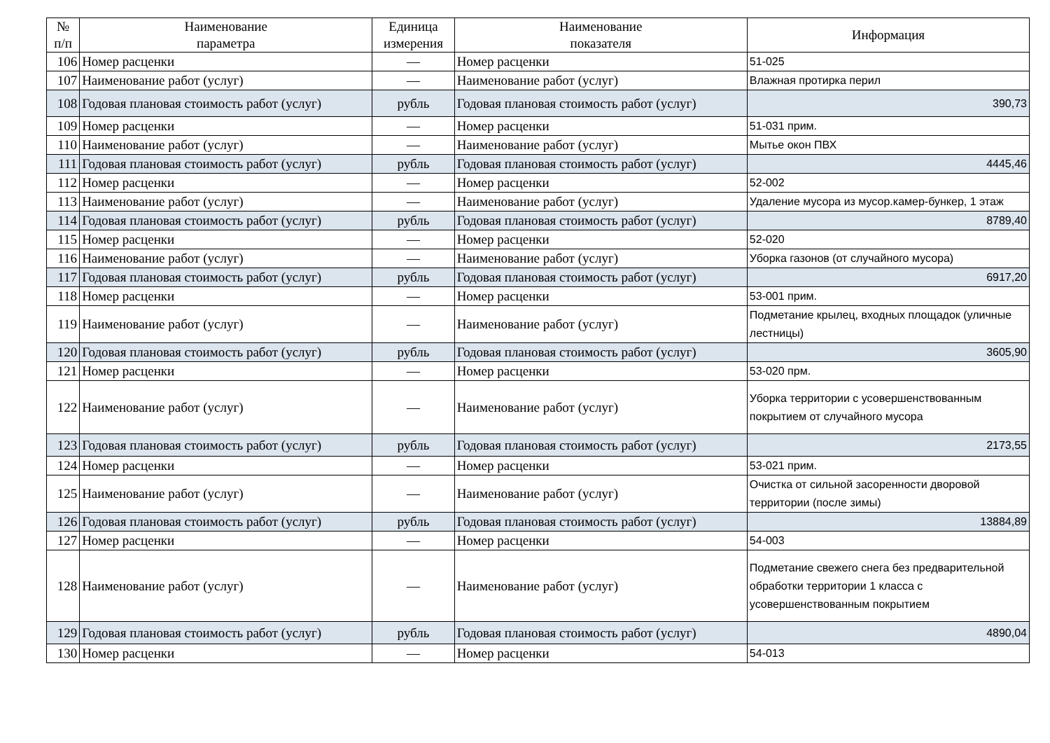| № п/п | Наименование параметра | Единица измерения | Наименование показателя | Информация |
| --- | --- | --- | --- | --- |
| 106 | Номер расценки | — | Номер расценки | 51-025 |
| 107 | Наименование работ (услуг) | — | Наименование работ (услуг) | Влажная протирка перил |
| 108 | Годовая плановая стоимость работ (услуг) | рубль | Годовая плановая стоимость работ (услуг) | 390,73 |
| 109 | Номер расценки | — | Номер расценки | 51-031 прим. |
| 110 | Наименование работ (услуг) | — | Наименование работ (услуг) | Мытье окон ПВХ |
| 111 | Годовая плановая стоимость работ (услуг) | рубль | Годовая плановая стоимость работ (услуг) | 4445,46 |
| 112 | Номер расценки | — | Номер расценки | 52-002 |
| 113 | Наименование работ (услуг) | — | Наименование работ (услуг) | Удаление мусора из мусор.камер-бункер, 1 этаж |
| 114 | Годовая плановая стоимость работ (услуг) | рубль | Годовая плановая стоимость работ (услуг) | 8789,40 |
| 115 | Номер расценки | — | Номер расценки | 52-020 |
| 116 | Наименование работ (услуг) | — | Наименование работ (услуг) | Уборка газонов (от случайного мусора) |
| 117 | Годовая плановая стоимость работ (услуг) | рубль | Годовая плановая стоимость работ (услуг) | 6917,20 |
| 118 | Номер расценки | — | Номер расценки | 53-001 прим. |
| 119 | Наименование работ (услуг) | — | Наименование работ (услуг) | Подметание крылец, входных площадок (уличные лестницы) |
| 120 | Годовая плановая стоимость работ (услуг) | рубль | Годовая плановая стоимость работ (услуг) | 3605,90 |
| 121 | Номер расценки | — | Номер расценки | 53-020 прм. |
| 122 | Наименование работ (услуг) | — | Наименование работ (услуг) | Уборка территории с усовершенствованным покрытием от случайного мусора |
| 123 | Годовая плановая стоимость работ (услуг) | рубль | Годовая плановая стоимость работ (услуг) | 2173,55 |
| 124 | Номер расценки | — | Номер расценки | 53-021 прим. |
| 125 | Наименование работ (услуг) | — | Наименование работ (услуг) | Очистка от сильной засоренности дворовой территории (после зимы) |
| 126 | Годовая плановая стоимость работ (услуг) | рубль | Годовая плановая стоимость работ (услуг) | 13884,89 |
| 127 | Номер расценки | — | Номер расценки | 54-003 |
| 128 | Наименование работ (услуг) | — | Наименование работ (услуг) | Подметание свежего снега без предварительной обработки территории 1 класса с усовершенствованным покрытием |
| 129 | Годовая плановая стоимость работ (услуг) | рубль | Годовая плановая стоимость работ (услуг) | 4890,04 |
| 130 | Номер расценки | — | Номер расценки | 54-013 |